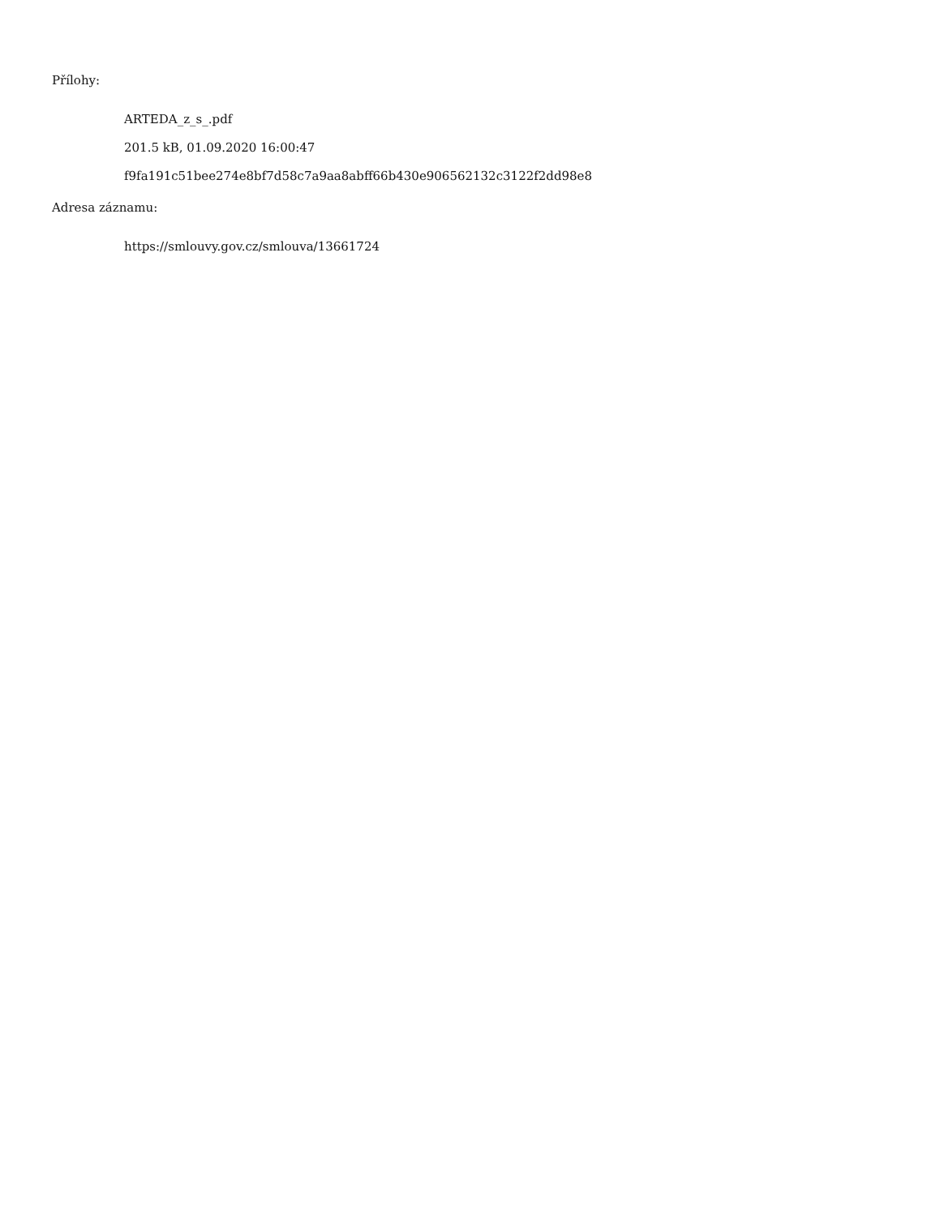Přílohy:
ARTEDA_z_s_.pdf
201.5 kB, 01.09.2020 16:00:47
f9fa191c51bee274e8bf7d58c7a9aa8abff66b430e906562132c3122f2dd98e8
Adresa záznamu:
https://smlouvy.gov.cz/smlouva/13661724